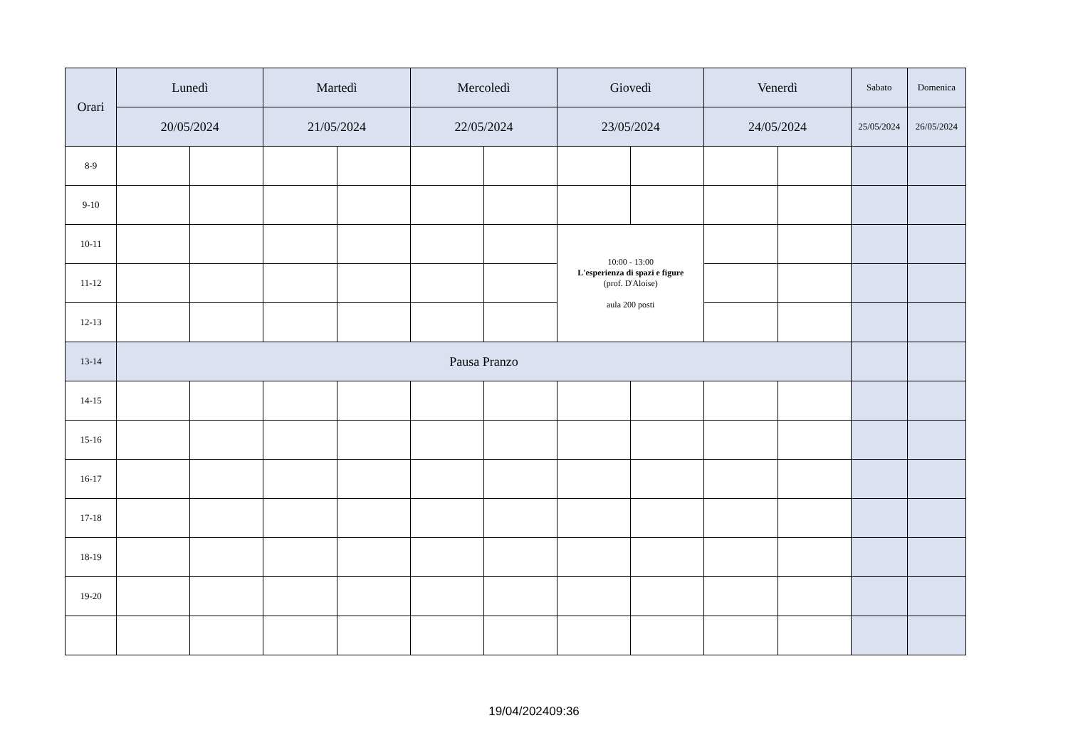| Orari | Lunedì | | Martedì | | Mercoledì | | Giovedì | | Venerdì | | Sabato | Domenica |
| --- | --- | --- | --- | --- | --- | --- | --- | --- | --- | --- | --- | --- |
| | 20/05/2024 | | 21/05/2024 | | 22/05/2024 | | 23/05/2024 | | 24/05/2024 | | 25/05/2024 | 26/05/2024 |
| 8-9 | | | | | | | | | | | | |
| 9-10 | | | | | | | | | | | | |
| 10-11 | | | | | | | 10:00 - 13:00 L'esperienza di spazi e figure (prof. D'Aloise) aula 200 posti | | | | | |
| 11-12 | | | | | | | | | | | | |
| 12-13 | | | | | | | | | | | | |
| 13-14 | Pausa Pranzo | | | | | | | | | | | |
| 14-15 | | | | | | | | | | | | |
| 15-16 | | | | | | | | | | | | |
| 16-17 | | | | | | | | | | | | |
| 17-18 | | | | | | | | | | | | |
| 18-19 | | | | | | | | | | | | |
| 19-20 | | | | | | | | | | | | |
19/04/202409:36